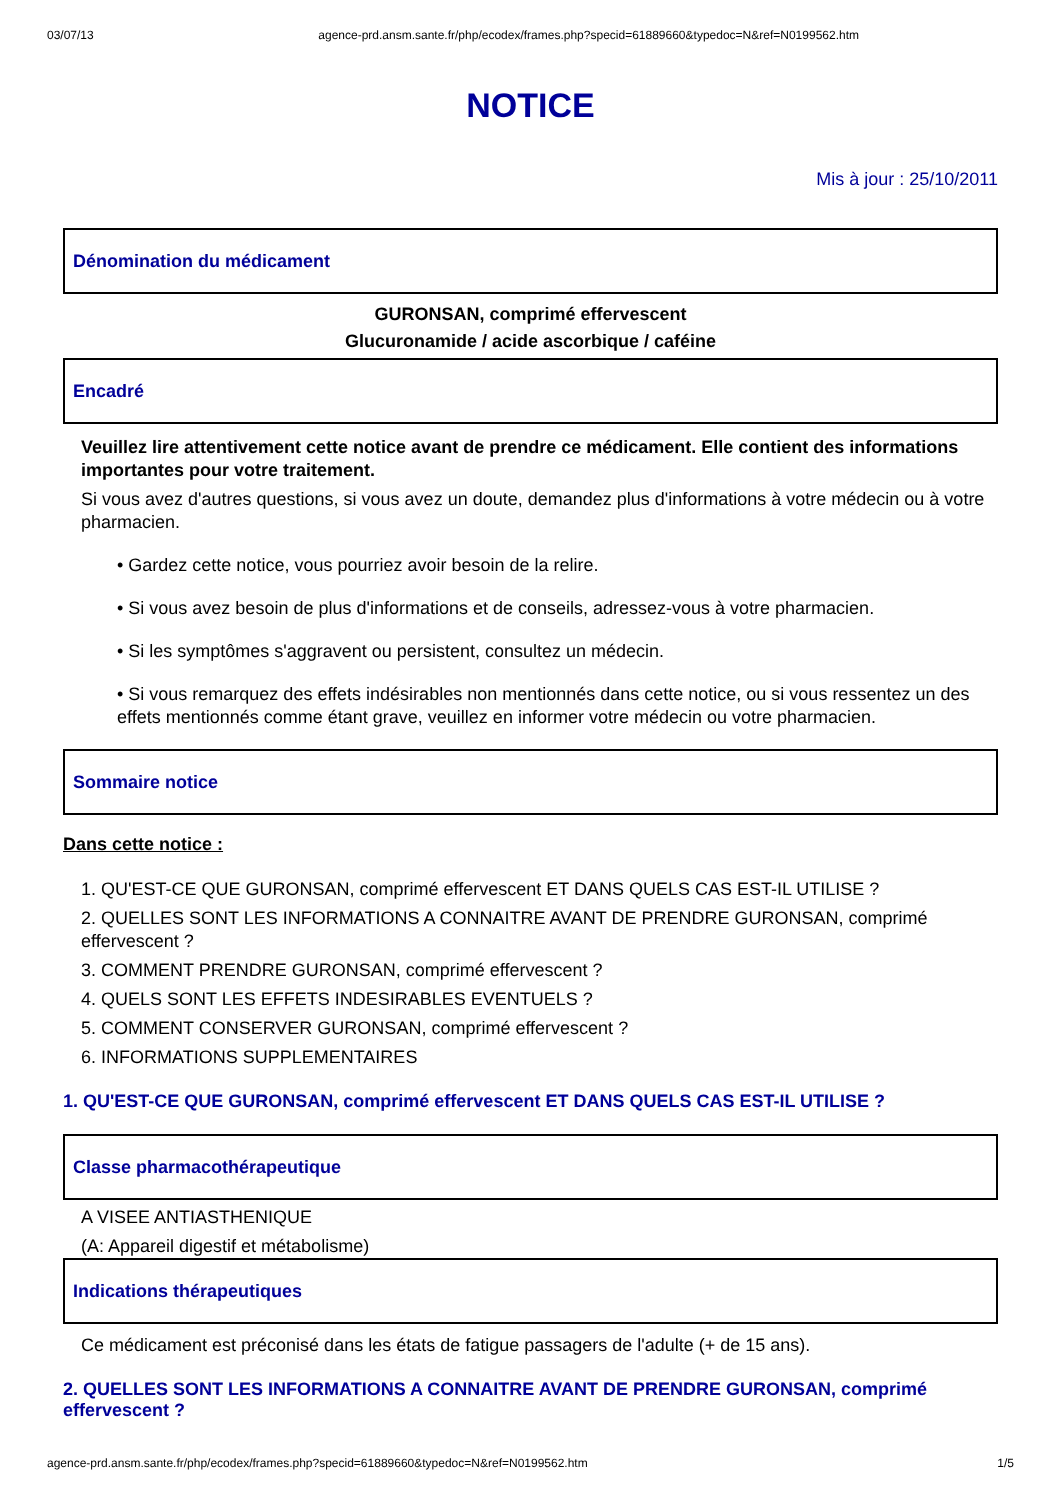03/07/13 agence-prd.ansm.sante.fr/php/ecodex/frames.php?specid=61889660&typedoc=N&ref=N0199562.htm
NOTICE
Mis à jour : 25/10/2011
Dénomination du médicament
GURONSAN, comprimé effervescent
Glucuronamide / acide ascorbique / caféine
Encadré
Veuillez lire attentivement cette notice avant de prendre ce médicament. Elle contient des informations importantes pour votre traitement.
Si vous avez d'autres questions, si vous avez un doute, demandez plus d'informations à votre médecin ou à votre pharmacien.
• Gardez cette notice, vous pourriez avoir besoin de la relire.
• Si vous avez besoin de plus d'informations et de conseils, adressez-vous à votre pharmacien.
• Si les symptômes s'aggravent ou persistent, consultez un médecin.
• Si vous remarquez des effets indésirables non mentionnés dans cette notice, ou si vous ressentez un des effets mentionnés comme étant grave, veuillez en informer votre médecin ou votre pharmacien.
Sommaire notice
Dans cette notice :
1. QU'EST-CE QUE GURONSAN, comprimé effervescent ET DANS QUELS CAS EST-IL UTILISE ?
2. QUELLES SONT LES INFORMATIONS A CONNAITRE AVANT DE PRENDRE GURONSAN, comprimé effervescent ?
3. COMMENT PRENDRE GURONSAN, comprimé effervescent ?
4. QUELS SONT LES EFFETS INDESIRABLES EVENTUELS ?
5. COMMENT CONSERVER GURONSAN, comprimé effervescent ?
6. INFORMATIONS SUPPLEMENTAIRES
1. QU'EST-CE QUE GURONSAN, comprimé effervescent ET DANS QUELS CAS EST-IL UTILISE ?
Classe pharmacothérapeutique
A VISEE ANTIASTHENIQUE
(A: Appareil digestif et métabolisme)
Indications thérapeutiques
Ce médicament est préconisé dans les états de fatigue passagers de l'adulte (+ de 15 ans).
2. QUELLES SONT LES INFORMATIONS A CONNAITRE AVANT DE PRENDRE GURONSAN, comprimé effervescent ?
agence-prd.ansm.sante.fr/php/ecodex/frames.php?specid=61889660&typedoc=N&ref=N0199562.htm 1/5